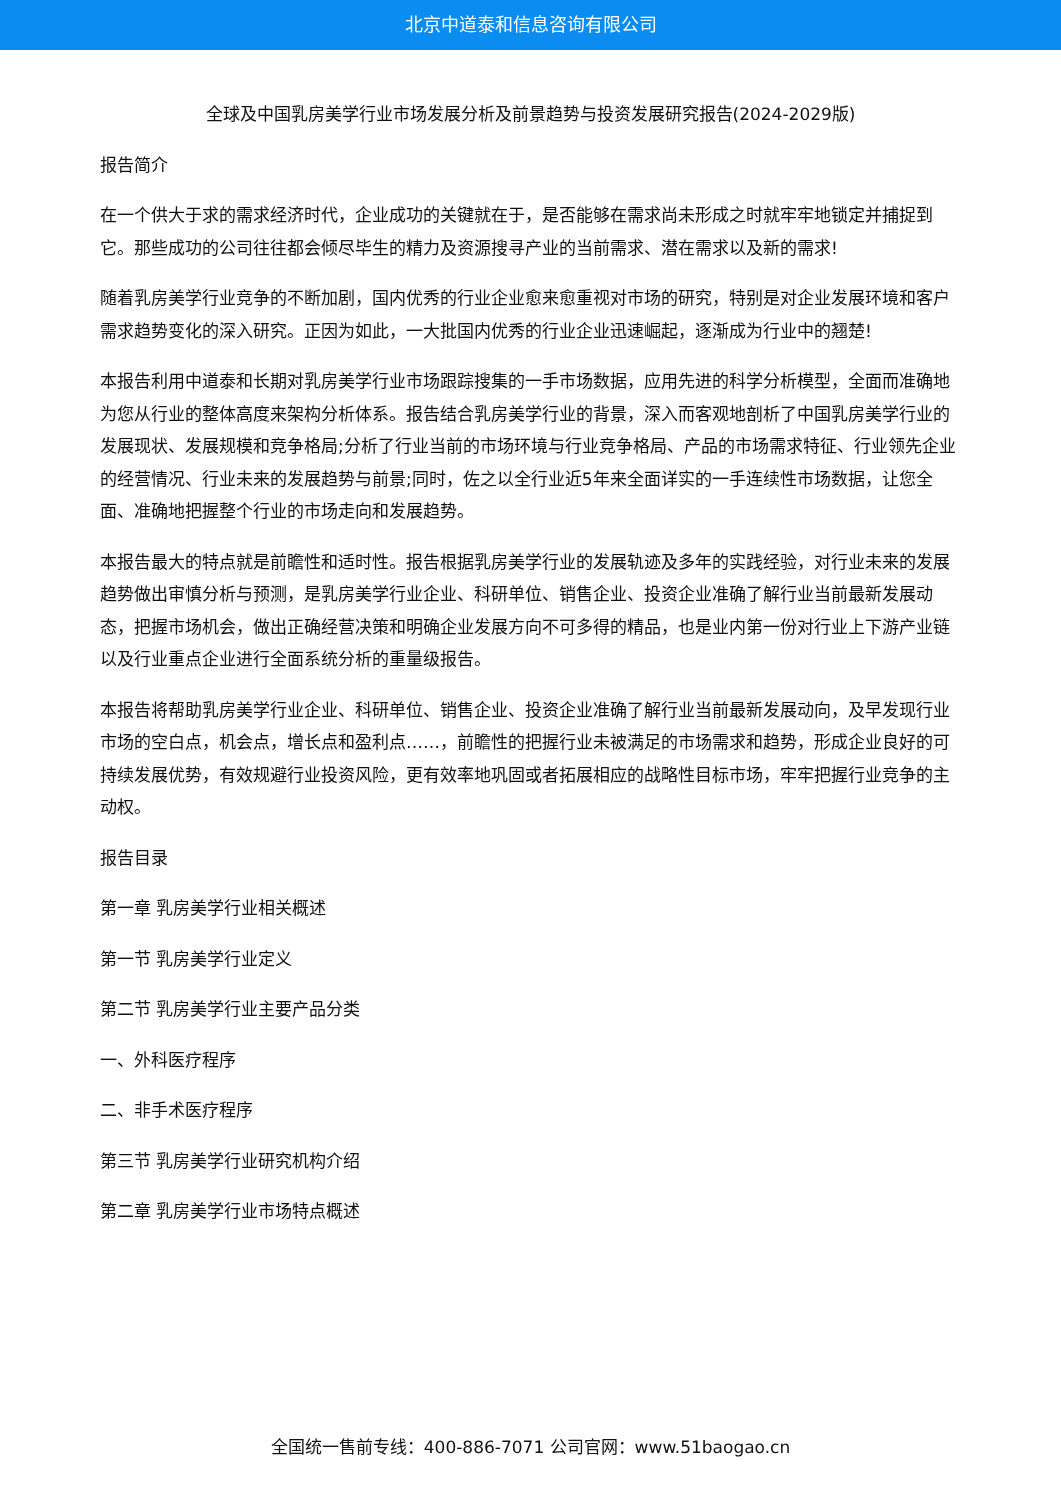北京中道泰和信息咨询有限公司
全球及中国乳房美学行业市场发展分析及前景趋势与投资发展研究报告(2024-2029版)
报告简介
在一个供大于求的需求经济时代，企业成功的关键就在于，是否能够在需求尚未形成之时就牢牢地锁定并捕捉到它。那些成功的公司往往都会倾尽毕生的精力及资源搜寻产业的当前需求、潜在需求以及新的需求!
随着乳房美学行业竞争的不断加剧，国内优秀的行业企业愈来愈重视对市场的研究，特别是对企业发展环境和客户需求趋势变化的深入研究。正因为如此，一大批国内优秀的行业企业迅速崛起，逐渐成为行业中的翘楚!
本报告利用中道泰和长期对乳房美学行业市场跟踪搜集的一手市场数据，应用先进的科学分析模型，全面而准确地为您从行业的整体高度来架构分析体系。报告结合乳房美学行业的背景，深入而客观地剖析了中国乳房美学行业的发展现状、发展规模和竞争格局;分析了行业当前的市场环境与行业竞争格局、产品的市场需求特征、行业领先企业的经营情况、行业未来的发展趋势与前景;同时，佐之以全行业近5年来全面详实的一手连续性市场数据，让您全面、准确地把握整个行业的市场走向和发展趋势。
本报告最大的特点就是前瞻性和适时性。报告根据乳房美学行业的发展轨迹及多年的实践经验，对行业未来的发展趋势做出审慎分析与预测，是乳房美学行业企业、科研单位、销售企业、投资企业准确了解行业当前最新发展动态，把握市场机会，做出正确经营决策和明确企业发展方向不可多得的精品，也是业内第一份对行业上下游产业链以及行业重点企业进行全面系统分析的重量级报告。
本报告将帮助乳房美学行业企业、科研单位、销售企业、投资企业准确了解行业当前最新发展动向，及早发现行业市场的空白点，机会点，增长点和盈利点……，前瞻性的把握行业未被满足的市场需求和趋势，形成企业良好的可持续发展优势，有效规避行业投资风险，更有效率地巩固或者拓展相应的战略性目标市场，牢牢把握行业竞争的主动权。
报告目录
第一章 乳房美学行业相关概述
第一节 乳房美学行业定义
第二节 乳房美学行业主要产品分类
一、外科医疗程序
二、非手术医疗程序
第三节 乳房美学行业研究机构介绍
第二章 乳房美学行业市场特点概述
全国统一售前专线：400-886-7071 公司官网：www.51baogao.cn